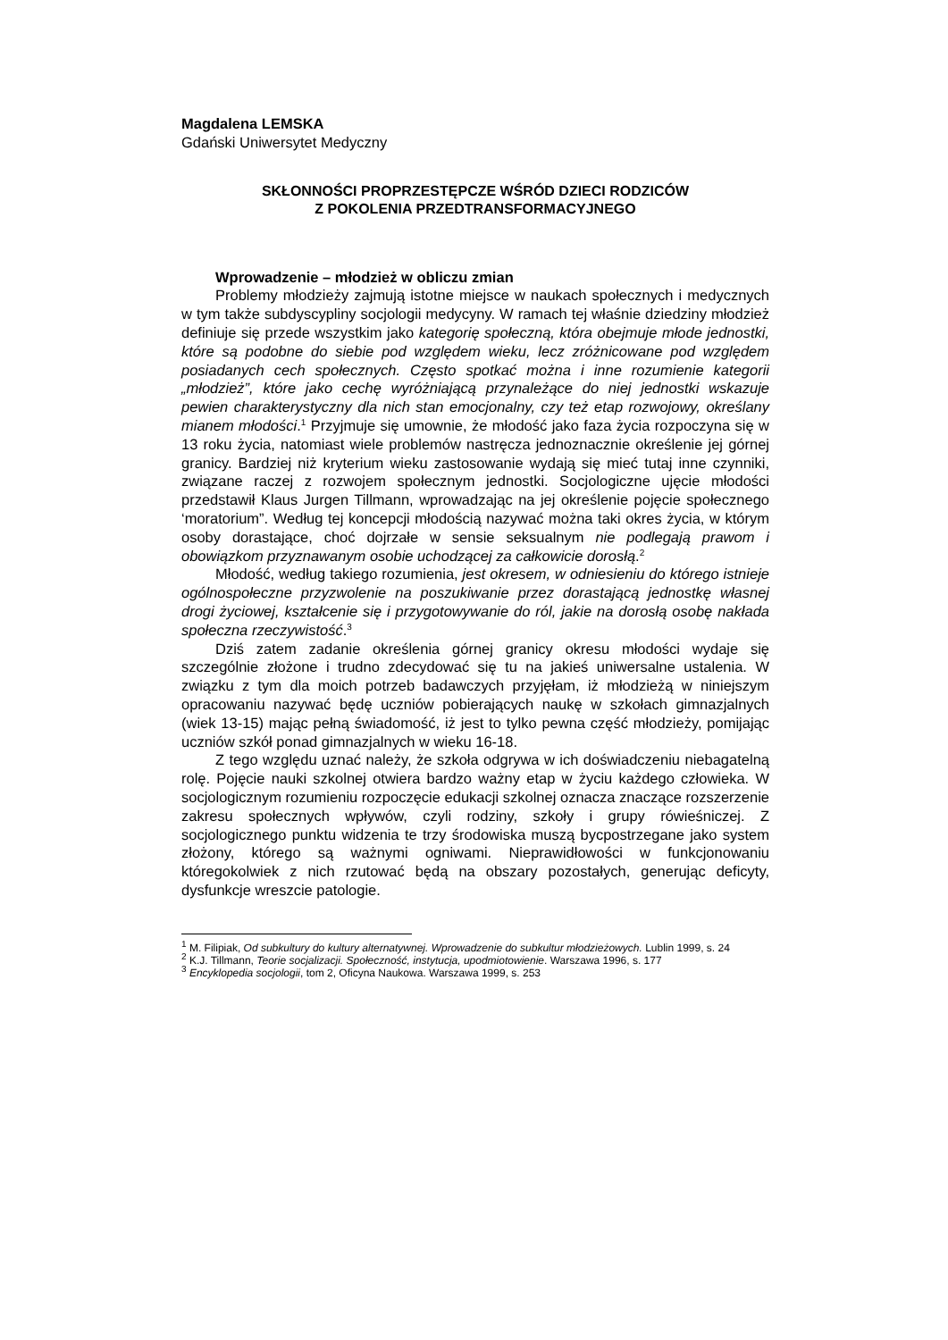Magdalena LEMSKA
Gdański Uniwersytet Medyczny
SKŁONNOŚCI PROPRZESTĘPCZE WŚRÓD DZIECI RODZICÓW
Z POKOLENIA PRZEDTRANSFORMACYJNEGO
Wprowadzenie – młodzież w obliczu zmian
Problemy młodzieży zajmują istotne miejsce w naukach społecznych i medycznych w tym także subdyscypliny socjologii medycyny. W ramach tej właśnie dziedziny młodzież definiuje się przede wszystkim jako kategorię społeczną, która obejmuje młode jednostki, które są podobne do siebie pod względem wieku, lecz zróżnicowane pod względem posiadanych cech społecznych. Często spotkać można i inne rozumienie kategorii „młodzież”, które jako cechę wyróżniającą przynależące do niej jednostki wskazuje pewien charakterystyczny dla nich stan emocjonalny, czy też etap rozwojowy, określany mianem młodości.<sup>1</sup> Przyjmuje się umownie, że młodość jako faza życia rozpoczyna się w 13 roku życia, natomiast wiele problemów nastręcza jednoznacznie określenie jej górnej granicy. Bardziej niż kryterium wieku zastosowanie wydają się mieć tutaj inne czynniki, związane raczej z rozwojem społecznym jednostki. Socjologiczne ujęcie młodości przedstawił Klaus Jurgen Tillmann, wprowadzając na jej określenie pojęcie społecznego ‘moratorium”. Według tej koncepcji młodością nazywać można taki okres życia, w którym osoby dorastające, choć dojrzałe w sensie seksualnym nie podlegają prawom i obowiązkom przyznawanym osobie uchodzącej za całkowicie dorosłą.<sup>2</sup>
Młodość, według takiego rozumienia, jest okresem, w odniesieniu do którego istnieje ogólnospołeczne przyzwolenie na poszukiwanie przez dorastającą jednostkę własnej drogi życiowej, kształcenie się i przygotowywanie do ról, jakie na dorosłą osobę nakłada społeczna rzeczywistość.<sup>3</sup>
Dziś zatem zadanie określenia górnej granicy okresu młodości wydaje się szczególnie złożone i trudno zdecydować się tu na jakieś uniwersalne ustalenia. W związku z tym dla moich potrzeb badawczych przyjęłam, iż młodzieżą w niniejszym opracowaniu nazywać będę uczniów pobierających naukę w szkołach gimnazjalnych (wiek 13-15) mając pełną świadomość, iż jest to tylko pewna część młodzieży, pomijając uczniów szkół ponad gimnazjalnych w wieku 16-18.
Z tego względu uznać należy, że szkoła odgrywa w ich doświadczeniu niebagatelną rolę. Pojęcie nauki szkolnej otwiera bardzo ważny etap w życiu każdego człowieka. W socjologicznym rozumieniu rozpoczęcie edukacji szkolnej oznacza znaczące rozszerzenie zakresu społecznych wpływów, czyli rodziny, szkoły i grupy rówieśniczej. Z socjologicznego punktu widzenia te trzy środowiska muszą bycpostrzegane jako system złożony, którego są ważnymi ogniwami. Nieprawidłowości w funkcjonowaniu któregokolwiek z nich rzutować będą na obszary pozostałych, generując deficyty, dysfunkcje wreszcie patologie.
<sup>1</sup> M. Filipiak, Od subkultury do kultury alternatywnej. Wprowadzenie do subkultur młodzieżowych. Lublin 1999, s. 24
<sup>2</sup> K.J. Tillmann, Teorie socjalizacji. Społeczność, instytucja, upodmiotowienie. Warszawa 1996, s. 177
<sup>3</sup> Encyklopedia socjologii, tom 2, Oficyna Naukowa. Warszawa 1999, s. 253